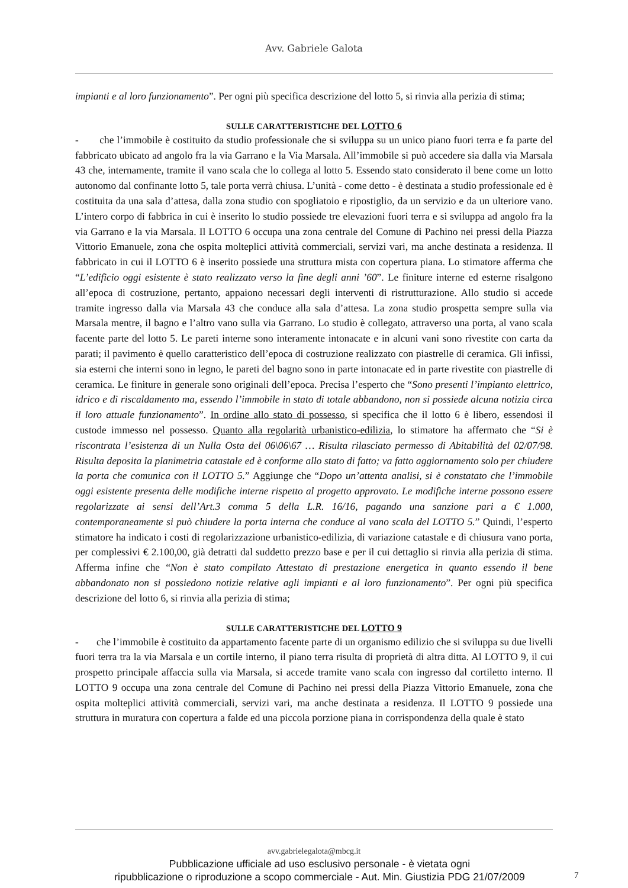Avv. Gabriele Galota
impianti e al loro funzionamento”. Per ogni più specifica descrizione del lotto 5, si rinvia alla perizia di stima;
SULLE CARATTERISTICHE DEL LOTTO 6
- che l’immobile è costituito da studio professionale che si sviluppa su un unico piano fuori terra e fa parte del fabbricato ubicato ad angolo fra la via Garrano e la Via Marsala. All’immobile si può accedere sia dalla via Marsala 43 che, internamente, tramite il vano scala che lo collega al lotto 5. Essendo stato considerato il bene come un lotto autonomo dal confinante lotto 5, tale porta verrà chiusa. L’unità - come detto - è destinata a studio professionale ed è costituita da una sala d’attesa, dalla zona studio con spogliatoio e ripostiglio, da un servizio e da un ulteriore vano. L’intero corpo di fabbrica in cui è inserito lo studio possiede tre elevazioni fuori terra e si sviluppa ad angolo fra la via Garrano e la via Marsala. Il LOTTO 6 occupa una zona centrale del Comune di Pachino nei pressi della Piazza Vittorio Emanuele, zona che ospita molteplici attività commerciali, servizi vari, ma anche destinata a residenza. Il fabbricato in cui il LOTTO 6 è inserito possiede una struttura mista con copertura piana. Lo stimatore afferma che “L’edificio oggi esistente è stato realizzato verso la fine degli anni ’60”. Le finiture interne ed esterne risalgono all’epoca di costruzione, pertanto, appaiono necessari degli interventi di ristrutturazione. Allo studio si accede tramite ingresso dalla via Marsala 43 che conduce alla sala d’attesa. La zona studio prospetta sempre sulla via Marsala mentre, il bagno e l’altro vano sulla via Garrano. Lo studio è collegato, attraverso una porta, al vano scala facente parte del lotto 5. Le pareti interne sono interamente intonacate e in alcuni vani sono rivestite con carta da parati; il pavimento è quello caratteristico dell’epoca di costruzione realizzato con piastrelle di ceramica. Gli infissi, sia esterni che interni sono in legno, le pareti del bagno sono in parte intonacate ed in parte rivestite con piastrelle di ceramica. Le finiture in generale sono originali dell’epoca. Precisa l’esperto che “Sono presenti l’impianto elettrico, idrico e di riscaldamento ma, essendo l’immobile in stato di totale abbandono, non si possiede alcuna notizia circa il loro attuale funzionamento”. In ordine allo stato di possesso, si specifica che il lotto 6 è libero, essendosi il custode immesso nel possesso. Quanto alla regolarità urbanistico-edilizia, lo stimatore ha affermato che “Si è riscontrata l’esistenza di un Nulla Osta del 06\06\67 … Risulta rilasciato permesso di Abitabilità del 02/07/98. Risulta deposita la planimetria catastale ed è conforme allo stato di fatto; va fatto aggiornamento solo per chiudere la porta che comunica con il LOTTO 5.” Aggiunge che “Dopo un’attenta analisi, si è constatato che l’immobile oggi esistente presenta delle modifiche interne rispetto al progetto approvato. Le modifiche interne possono essere regolarizzate ai sensi dell’Art.3 comma 5 della L.R. 16/16, pagando una sanzione pari a € 1.000, contemporaneamente si può chiudere la porta interna che conduce al vano scala del LOTTO 5.” Quindi, l’esperto stimatore ha indicato i costi di regolarizzazione urbanistico-edilizia, di variazione catastale e di chiusura vano porta, per complessivi € 2.100,00, già detratti dal suddetto prezzo base e per il cui dettaglio si rinvia alla perizia di stima. Afferma infine che “Non è stato compilato Attestato di prestazione energetica in quanto essendo il bene abbandonato non si possiedono notizie relative agli impianti e al loro funzionamento”. Per ogni più specifica descrizione del lotto 6, si rinvia alla perizia di stima;
SULLE CARATTERISTICHE DEL LOTTO 9
- che l’immobile è costituito da appartamento facente parte di un organismo edilizio che si sviluppa su due livelli fuori terra tra la via Marsala e un cortile interno, il piano terra risulta di proprietà di altra ditta. Al LOTTO 9, il cui prospetto principale affaccia sulla via Marsala, si accede tramite vano scala con ingresso dal cortiletto interno. Il LOTTO 9 occupa una zona centrale del Comune di Pachino nei pressi della Piazza Vittorio Emanuele, zona che ospita molteplici attività commerciali, servizi vari, ma anche destinata a residenza. Il LOTTO 9 possiede una struttura in muratura con copertura a falde ed una piccola porzione piana in corrispondenza della quale è stato
avv.gabrielegalota@mbcg.it
Pubblicazione ufficiale ad uso esclusivo personale - è vietata ogni
ripubblicazione o riproduzione a scopo commerciale - Aut. Min. Giustizia PDG 21/07/2009
7